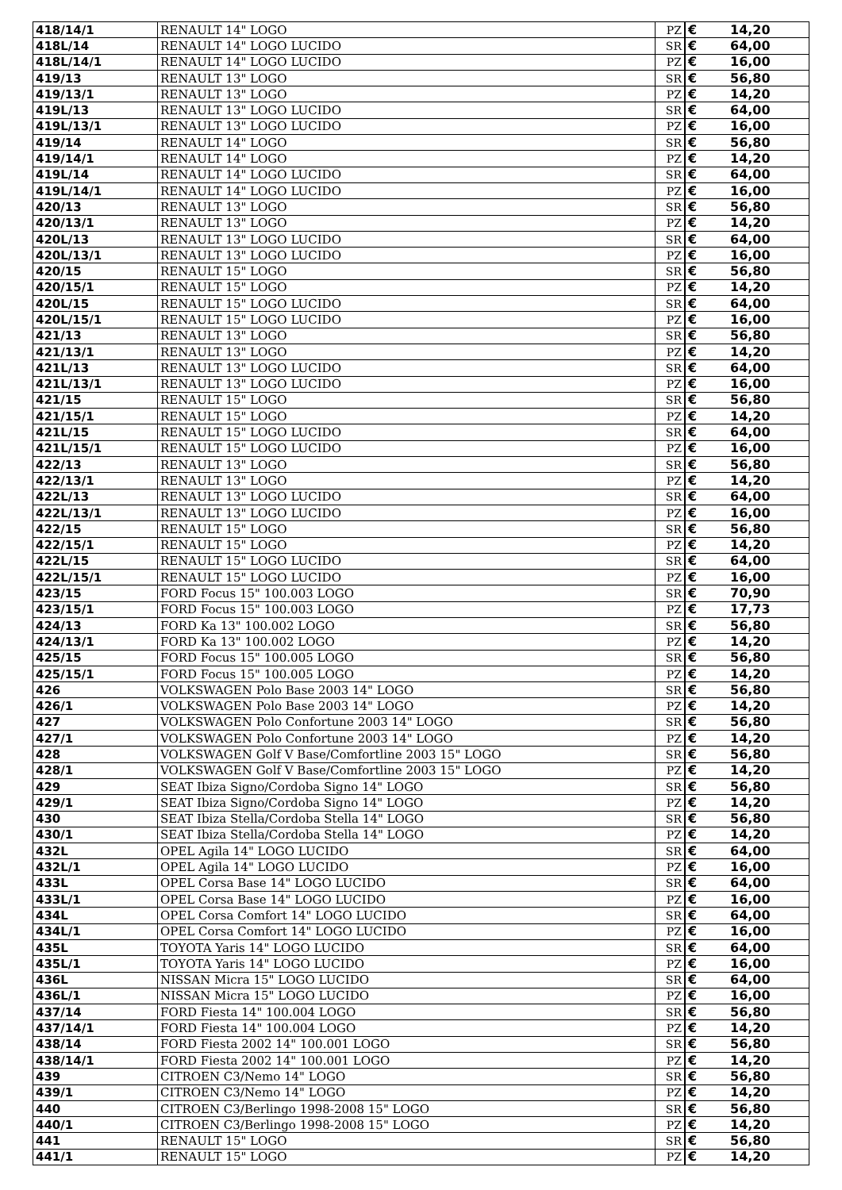| 418/14/1 | RENAULT 14" LOGO | PZ | € | 14,20 |
| 418L/14 | RENAULT 14" LOGO LUCIDO | SR | € | 64,00 |
| 418L/14/1 | RENAULT 14" LOGO LUCIDO | PZ | € | 16,00 |
| 419/13 | RENAULT 13" LOGO | SR | € | 56,80 |
| 419/13/1 | RENAULT 13" LOGO | PZ | € | 14,20 |
| 419L/13 | RENAULT 13" LOGO LUCIDO | SR | € | 64,00 |
| 419L/13/1 | RENAULT 13" LOGO LUCIDO | PZ | € | 16,00 |
| 419/14 | RENAULT 14" LOGO | SR | € | 56,80 |
| 419/14/1 | RENAULT 14" LOGO | PZ | € | 14,20 |
| 419L/14 | RENAULT 14" LOGO LUCIDO | SR | € | 64,00 |
| 419L/14/1 | RENAULT 14" LOGO LUCIDO | PZ | € | 16,00 |
| 420/13 | RENAULT 13" LOGO | SR | € | 56,80 |
| 420/13/1 | RENAULT 13" LOGO | PZ | € | 14,20 |
| 420L/13 | RENAULT 13" LOGO LUCIDO | SR | € | 64,00 |
| 420L/13/1 | RENAULT 13" LOGO LUCIDO | PZ | € | 16,00 |
| 420/15 | RENAULT 15" LOGO | SR | € | 56,80 |
| 420/15/1 | RENAULT 15" LOGO | PZ | € | 14,20 |
| 420L/15 | RENAULT 15" LOGO LUCIDO | SR | € | 64,00 |
| 420L/15/1 | RENAULT 15" LOGO LUCIDO | PZ | € | 16,00 |
| 421/13 | RENAULT 13" LOGO | SR | € | 56,80 |
| 421/13/1 | RENAULT 13" LOGO | PZ | € | 14,20 |
| 421L/13 | RENAULT 13" LOGO LUCIDO | SR | € | 64,00 |
| 421L/13/1 | RENAULT 13" LOGO LUCIDO | PZ | € | 16,00 |
| 421/15 | RENAULT 15" LOGO | SR | € | 56,80 |
| 421/15/1 | RENAULT 15" LOGO | PZ | € | 14,20 |
| 421L/15 | RENAULT 15" LOGO LUCIDO | SR | € | 64,00 |
| 421L/15/1 | RENAULT 15" LOGO LUCIDO | PZ | € | 16,00 |
| 422/13 | RENAULT 13" LOGO | SR | € | 56,80 |
| 422/13/1 | RENAULT 13" LOGO | PZ | € | 14,20 |
| 422L/13 | RENAULT 13" LOGO LUCIDO | SR | € | 64,00 |
| 422L/13/1 | RENAULT 13" LOGO LUCIDO | PZ | € | 16,00 |
| 422/15 | RENAULT 15" LOGO | SR | € | 56,80 |
| 422/15/1 | RENAULT 15" LOGO | PZ | € | 14,20 |
| 422L/15 | RENAULT 15" LOGO LUCIDO | SR | € | 64,00 |
| 422L/15/1 | RENAULT 15" LOGO LUCIDO | PZ | € | 16,00 |
| 423/15 | FORD Focus 15" 100.003 LOGO | SR | € | 70,90 |
| 423/15/1 | FORD Focus 15" 100.003 LOGO | PZ | € | 17,73 |
| 424/13 | FORD Ka 13" 100.002 LOGO | SR | € | 56,80 |
| 424/13/1 | FORD Ka 13" 100.002 LOGO | PZ | € | 14,20 |
| 425/15 | FORD Focus 15" 100.005 LOGO | SR | € | 56,80 |
| 425/15/1 | FORD Focus 15" 100.005 LOGO | PZ | € | 14,20 |
| 426 | VOLKSWAGEN Polo Base 2003 14" LOGO | SR | € | 56,80 |
| 426/1 | VOLKSWAGEN Polo Base 2003 14" LOGO | PZ | € | 14,20 |
| 427 | VOLKSWAGEN Polo Confortune 2003 14" LOGO | SR | € | 56,80 |
| 427/1 | VOLKSWAGEN Polo Confortune 2003 14" LOGO | PZ | € | 14,20 |
| 428 | VOLKSWAGEN Golf V Base/Comfortline 2003 15" LOGO | SR | € | 56,80 |
| 428/1 | VOLKSWAGEN Golf V Base/Comfortline 2003 15" LOGO | PZ | € | 14,20 |
| 429 | SEAT Ibiza Signo/Cordoba Signo 14" LOGO | SR | € | 56,80 |
| 429/1 | SEAT Ibiza Signo/Cordoba Signo 14" LOGO | PZ | € | 14,20 |
| 430 | SEAT Ibiza Stella/Cordoba Stella 14" LOGO | SR | € | 56,80 |
| 430/1 | SEAT Ibiza Stella/Cordoba Stella 14" LOGO | PZ | € | 14,20 |
| 432L | OPEL Agila 14" LOGO LUCIDO | SR | € | 64,00 |
| 432L/1 | OPEL Agila 14" LOGO LUCIDO | PZ | € | 16,00 |
| 433L | OPEL Corsa Base 14" LOGO LUCIDO | SR | € | 64,00 |
| 433L/1 | OPEL Corsa Base 14" LOGO LUCIDO | PZ | € | 16,00 |
| 434L | OPEL Corsa Comfort 14" LOGO LUCIDO | SR | € | 64,00 |
| 434L/1 | OPEL Corsa Comfort 14" LOGO LUCIDO | PZ | € | 16,00 |
| 435L | TOYOTA Yaris 14" LOGO LUCIDO | SR | € | 64,00 |
| 435L/1 | TOYOTA Yaris 14" LOGO LUCIDO | PZ | € | 16,00 |
| 436L | NISSAN Micra 15" LOGO LUCIDO | SR | € | 64,00 |
| 436L/1 | NISSAN Micra 15" LOGO LUCIDO | PZ | € | 16,00 |
| 437/14 | FORD Fiesta 14" 100.004 LOGO | SR | € | 56,80 |
| 437/14/1 | FORD Fiesta 14" 100.004 LOGO | PZ | € | 14,20 |
| 438/14 | FORD Fiesta 2002 14" 100.001 LOGO | SR | € | 56,80 |
| 438/14/1 | FORD Fiesta 2002 14" 100.001 LOGO | PZ | € | 14,20 |
| 439 | CITROEN C3/Nemo 14" LOGO | SR | € | 56,80 |
| 439/1 | CITROEN C3/Nemo 14" LOGO | PZ | € | 14,20 |
| 440 | CITROEN C3/Berlingo 1998-2008 15" LOGO | SR | € | 56,80 |
| 440/1 | CITROEN C3/Berlingo 1998-2008 15" LOGO | PZ | € | 14,20 |
| 441 | RENAULT 15" LOGO | SR | € | 56,80 |
| 441/1 | RENAULT 15" LOGO | PZ | € | 14,20 |